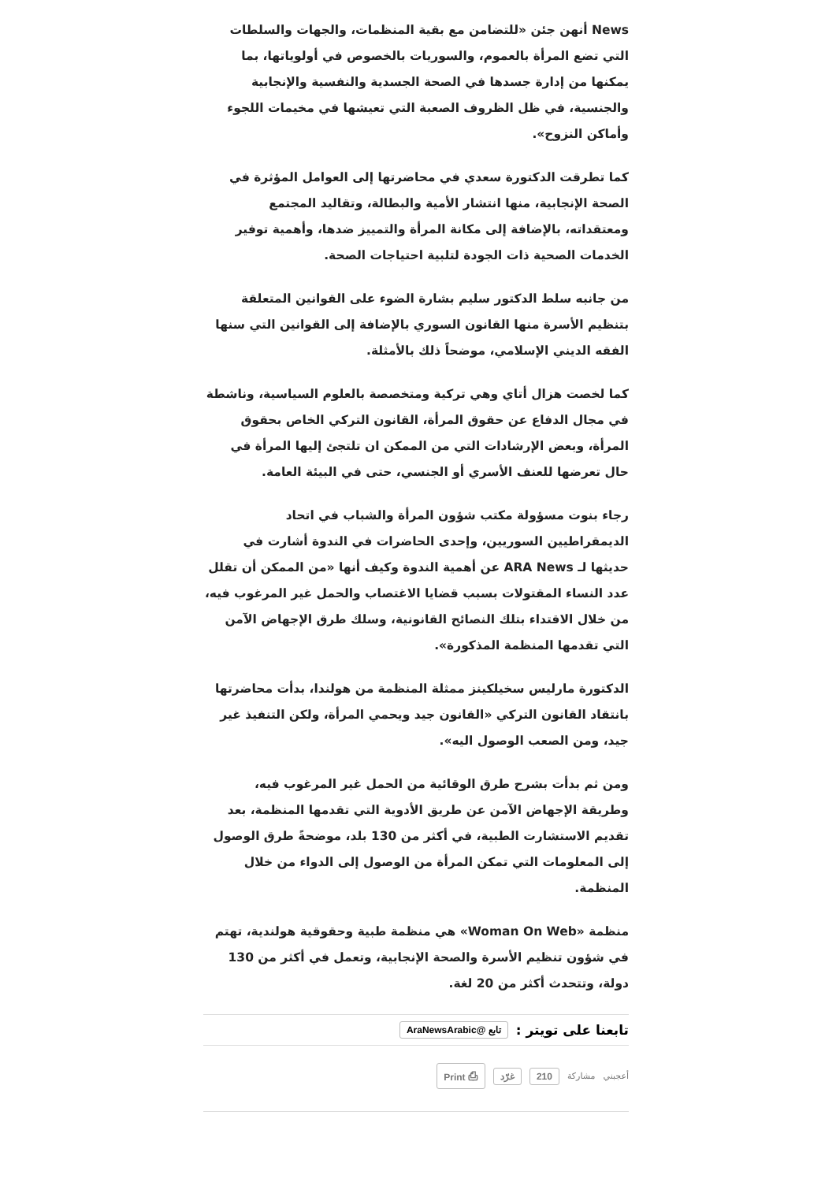News أنهن جئن «للتضامن مع بقية المنظمات، والجهات والسلطات التي تضع المرأة بالعموم، والسوريات بالخصوص في أولوياتها، بما يمكنها من إدارة جسدها في الصحة الجسدية والنفسية والإنجابية والجنسية، في ظل الظروف الصعبة التي تعيشها في مخيمات اللجوء وأماكن النزوح».
كما تطرقت الدكتورة سعدي في محاضرتها إلى العوامل المؤثرة في الصحة الإنجابية، منها انتشار الأمية والبطالة، وتقاليد المجتمع ومعتقداته، بالإضافة إلى مكانة المرأة والتمييز ضدها، وأهمية توفير الخدمات الصحية ذات الجودة لتلبية احتياجات الصحة.
من جانبه سلط الدكتور سليم بشارة الضوء على القوانين المتعلقة بتنظيم الأسرة منها القانون السوري بالإضافة إلى القوانين التي سنها الفقه الديني الإسلامي، موضحاً ذلك بالأمثلة.
كما لخصت هزال أتاي وهي تركية ومتخصصة بالعلوم السياسية، وناشطة في مجال الدفاع عن حقوق المرأة، القانون التركي الخاص بحقوق المرأة، وبعض الإرشادات التي من الممكن ان تلتجئ إليها المرأة في حال تعرضها للعنف الأسري أو الجنسي، حتى في البيئة العامة.
رجاء بنوت مسؤولة مكتب شؤون المرأة والشباب في اتحاد الديمقراطيين السوريين، وإحدى الحاضرات في الندوة أشارت في حديثها لـ ARA News عن أهمية الندوة وكيف أنها «من الممكن أن تقلل عدد النساء المقتولات بسبب قضايا الاغتصاب والحمل غير المرغوب فيه، من خلال الاقتداء بتلك النصائح القانونية، وسلك طرق الإجهاض الآمن التي تقدمها المنظمة المذكورة».
الدكتورة مارليس سخيلكينز ممثلة المنظمة من هولندا، بدأت محاضرتها بانتقاد القانون التركي «القانون جيد ويحمي المرأة، ولكن التنفيذ غير جيد، ومن الصعب الوصول اليه».
ومن ثم بدأت بشرح طرق الوقائية من الحمل غير المرغوب فيه، وطريقة الإجهاض الآمن عن طريق الأدوية التي تقدمها المنظمة، بعد تقديم الاستشارت الطبية، في أكثر من 130 بلد، موضحةً طرق الوصول إلى المعلومات التي تمكن المرأة من الوصول إلى الدواء من خلال المنظمة.
منظمة «Woman On Web» هي منظمة طبية وحقوقية هولندية، تهتم في شؤون تنظيم الأسرة والصحة الإنجابية، وتعمل في أكثر من 130 دولة، وتتحدث أكثر من 20 لغة.
تابعنا على تويتر : تابع @AraNewsArabic
أعجبني مشاركة 210 غرّد ⎙ Print